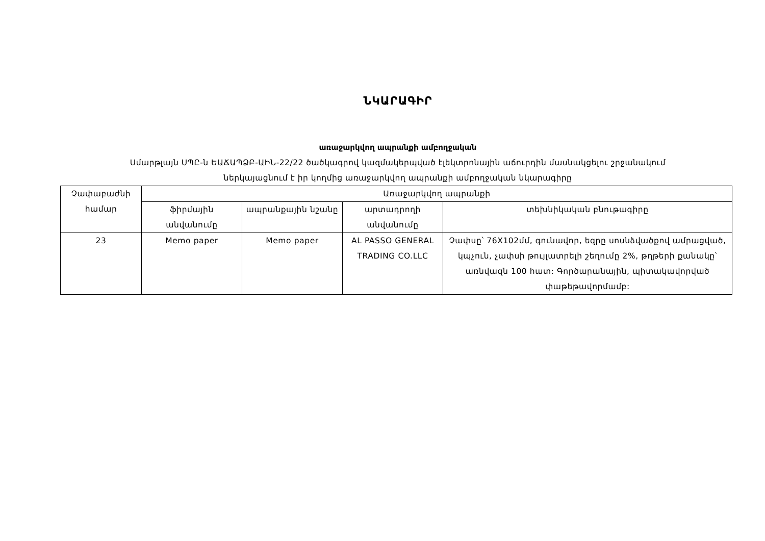ՆԿԱՐԱԳԻՐ
առաջարկվող ապրանքի ամբողջական
Սմարթլայն ՍՊԸ-ն ԵԱՃԱՊՁԲ-ԱԻՆ-22/22 ծածկագրով կազմակերպված էլեկտրոնային աճուրդին մասնակցելու շրջանակում
ներկայացնում է իր կողմից առաջարկվող ապրանքի ամբողջական նկարագիրը
| Չափաբաժնի համար | Առաջարկվող ապրանքի | | | |
| --- | --- | --- | --- | --- |
| | ֆիրմային անվանումը | ապրանքային նշանը | արտադրողի անվանումը | տեխնիկական բնութագիրը |
| 23 | Memo paper | Memo paper | AL PASSO GENERAL TRADING CO.LLC | Չափսը՝ 76X102մմ, գունավոր, եզրը սոսնձվածքով ամրացված, կպչուն, չափսի թույլատրելի շեղումը 2%, թղթերի քանակը՝ առնվազն 100 հատ: Գործարանային, պիտակավորված փաթեթավորմամբ: |